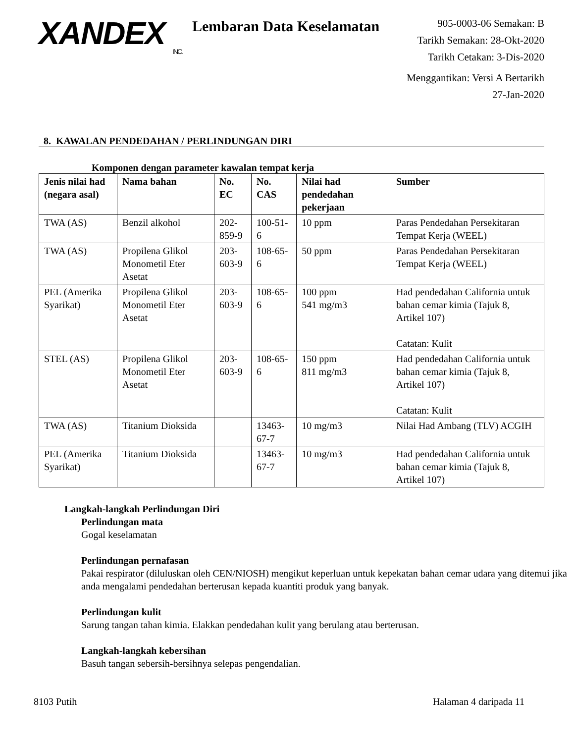XANDEX
INC.
Lembaran Data Keselamatan
905-0003-06 Semakan: B
Tarikh Semakan: 28-Okt-2020
Tarikh Cetakan: 3-Dis-2020
Menggantikan: Versi A Bertarikh 27-Jan-2020
8. KAWALAN PENDEDAHAN / PERLINDUNGAN DIRI
Komponen dengan parameter kawalan tempat kerja
| Jenis nilai had (negara asal) | Nama bahan | No. EC | No. CAS | Nilai had pendedahan pekerjaan | Sumber |
| --- | --- | --- | --- | --- | --- |
| TWA (AS) | Benzil alkohol | 202-859-9 | 100-51-6 | 10 ppm | Paras Pendedahan Persekitaran Tempat Kerja (WEEL) |
| TWA (AS) | Propilena Glikol Monometil Eter Asetat | 203-603-9 | 108-65-6 | 50 ppm | Paras Pendedahan Persekitaran Tempat Kerja (WEEL) |
| PEL (Amerika Syarikat) | Propilena Glikol Monometil Eter Asetat | 203-603-9 | 108-65-6 | 100 ppm 541 mg/m3 | Had pendedahan California untuk bahan cemar kimia (Tajuk 8, Artikel 107) Catatan: Kulit |
| STEL (AS) | Propilena Glikol Monometil Eter Asetat | 203-603-9 | 108-65-6 | 150 ppm 811 mg/m3 | Had pendedahan California untuk bahan cemar kimia (Tajuk 8, Artikel 107) Catatan: Kulit |
| TWA (AS) | Titanium Dioksida | | 13463-67-7 | 10 mg/m3 | Nilai Had Ambang (TLV) ACGIH |
| PEL (Amerika Syarikat) | Titanium Dioksida | | 13463-67-7 | 10 mg/m3 | Had pendedahan California untuk bahan cemar kimia (Tajuk 8, Artikel 107) |
Langkah-langkah Perlindungan Diri
Perlindungan mata
Gogal keselamatan
Perlindungan pernafasan
Pakai respirator (diluluskan oleh CEN/NIOSH) mengikut keperluan untuk kepekatan bahan cemar udara yang ditemui jika anda mengalami pendedahan berterusan kepada kuantiti produk yang banyak.
Perlindungan kulit
Sarung tangan tahan kimia. Elakkan pendedahan kulit yang berulang atau berterusan.
Langkah-langkah kebersihan
Basuh tangan sebersih-bersihnya selepas pengendalian.
8103 Putih Halaman 4 daripada 11